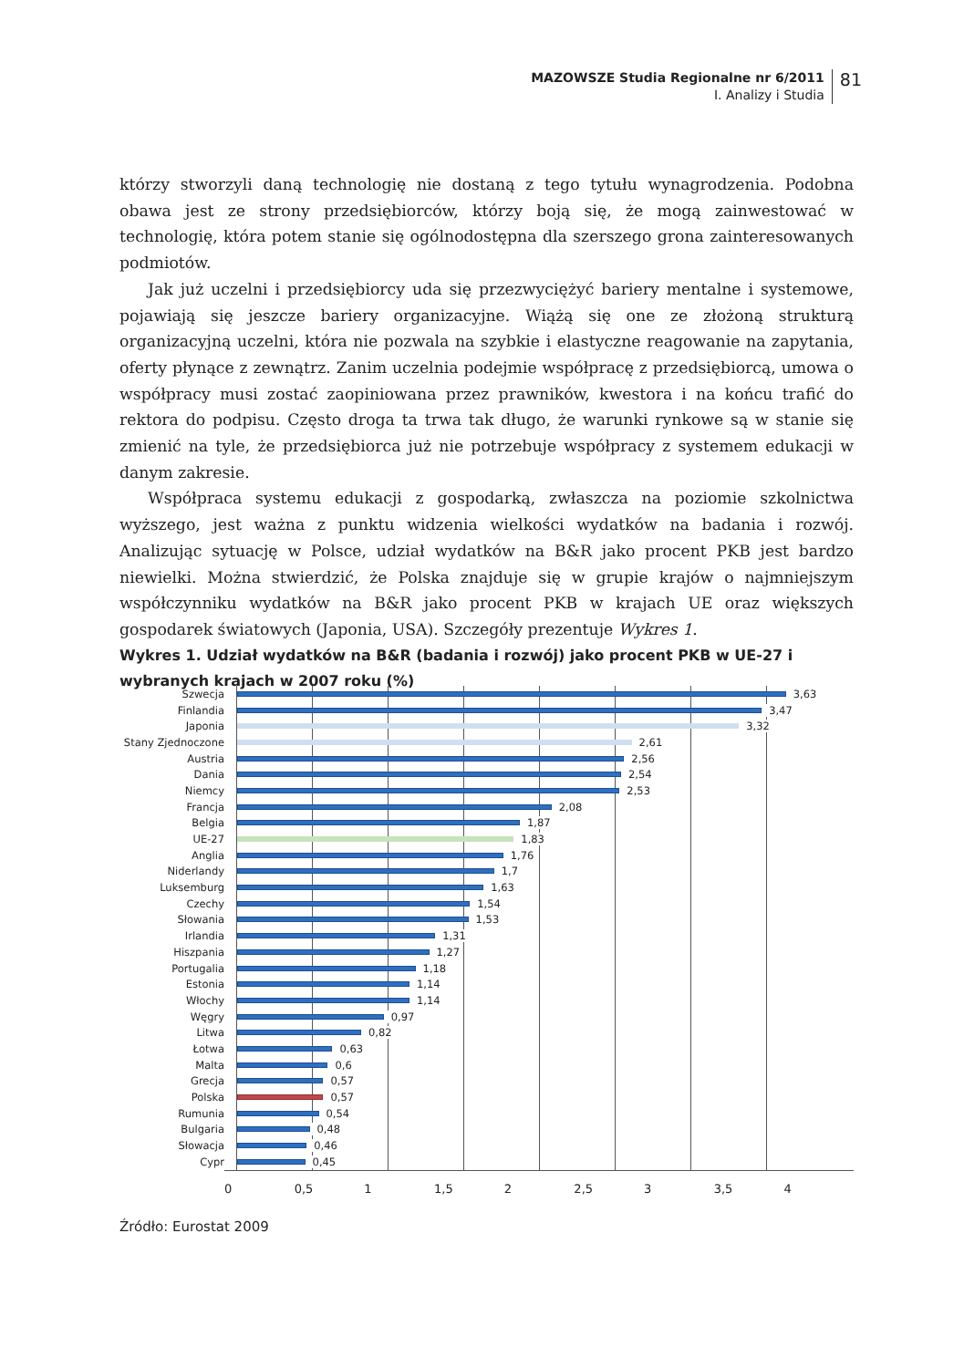MAZOWSZE Studia Regionalne nr 6/2011
I. Analizy i Studia
81
którzy stworzyli daną technologię nie dostaną z tego tytułu wynagrodzenia. Podobna obawa jest ze strony przedsiębiorców, którzy boją się, że mogą zainwestować w technologię, która potem stanie się ogólnodostępna dla szerszego grona zainteresowanych podmiotów.
Jak już uczelni i przedsiębiorcy uda się przezwyciężyć bariery mentalne i systemowe, pojawiają się jeszcze bariery organizacyjne. Wiążą się one ze złożoną strukturą organizacyjną uczelni, która nie pozwala na szybkie i elastyczne reagowanie na zapytania, oferty płynące z zewnątrz. Zanim uczelnia podejmie współpracę z przedsiębiorcą, umowa o współpracy musi zostać zaopiniowana przez prawników, kwestora i na końcu trafić do rektora do podpisu. Często droga ta trwa tak długo, że warunki rynkowe są w stanie się zmienić na tyle, że przedsiębiorca już nie potrzebuje współpracy z systemem edukacji w danym zakresie.
Współpraca systemu edukacji z gospodarką, zwłaszcza na poziomie szkolnictwa wyższego, jest ważna z punktu widzenia wielkości wydatków na badania i rozwój. Analizując sytuację w Polsce, udział wydatków na B&R jako procent PKB jest bardzo niewielki. Można stwierdzić, że Polska znajduje się w grupie krajów o najmniejszym współczynniku wydatków na B&R jako procent PKB w krajach UE oraz większych gospodarek światowych (Japonia, USA). Szczegóły prezentuje Wykres 1.
Wykres 1. Udział wydatków na B&R (badania i rozwój) jako procent PKB w UE-27 i wybranych krajach w 2007 roku (%)
Szwecja
3,63
Finlandia
3,47
Japonia
3,32
Stany Zjednoczone
2,61
Austria
2,56
Dania
2,54
Niemcy
2,53
Francja
2,08
Belgia
1,87
UE-27
1,83
Anglia
1,76
Niderlandy
1,7
Luksemburg
1,63
Czechy
1,54
Słowania
1,53
Irlandia
1,31
Hiszpania
1,27
Portugalia
1,18
Estonia
1,14
Włochy
1,14
Węgry
0,97
Litwa
0,82
Łotwa
0,63
Malta
0,6
Grecja
0,57
Polska
0,57
Rumunia
0,54
Bulgaria
0,48
Słowacja
0,46
Cypr
0,45
0 0,5 1 1,5 2 2,5 3 3,5 4
Źródło: Eurostat 2009